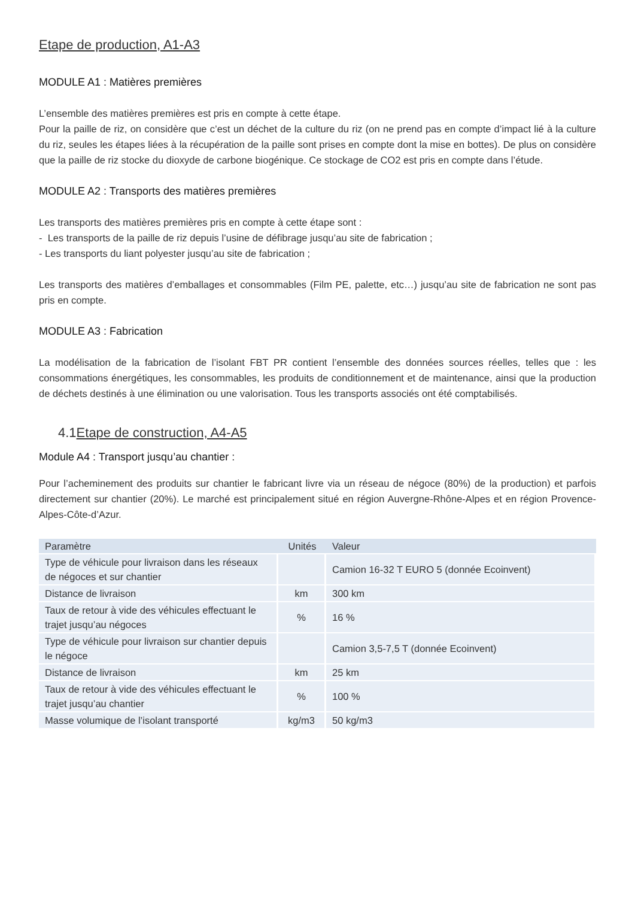Etape de production, A1-A3
MODULE A1 : Matières premières
L’ensemble des matières premières est pris en compte à cette étape.
Pour la paille de riz, on considère que c’est un déchet de la culture du riz (on ne prend pas en compte d’impact lié à la culture du riz, seules les étapes liées à la récupération de la paille sont prises en compte dont la mise en bottes). De plus on considère que la paille de riz stocke du dioxyde de carbone biogénique. Ce stockage de CO2 est pris en compte dans l’étude.
MODULE A2 : Transports des matières premières
Les transports des matières premières pris en compte à cette étape sont :
- Les transports de la paille de riz depuis l’usine de défibrage jusqu’au site de fabrication ;
- Les transports du liant polyester jusqu’au site de fabrication ;
Les transports des matières d’emballages et consommables (Film PE, palette, etc…) jusqu’au site de fabrication ne sont pas pris en compte.
MODULE A3 : Fabrication
La modélisation de la fabrication de l’isolant FBT PR contient l’ensemble des données sources réelles, telles que : les consommations énergétiques, les consommables, les produits de conditionnement et de maintenance, ainsi que la production de déchets destinés à une élimination ou une valorisation. Tous les transports associés ont été comptabilisés.
4.1 Etape de construction, A4-A5
Module A4 : Transport jusqu’au chantier :
Pour l’acheminement des produits sur chantier le fabricant livre via un réseau de négoce (80%) de la production) et parfois directement sur chantier (20%). Le marché est principalement situé en région Auvergne-Rhône-Alpes et en région Provence-Alpes-Côte-d’Azur.
| Paramètre | Unités | Valeur |
| --- | --- | --- |
| Type de véhicule pour livraison dans les réseaux de négoces et sur chantier | | Camion 16-32 T EURO 5 (donnée Ecoinvent) |
| Distance de livraison | km | 300 km |
| Taux de retour à vide des véhicules effectuant le trajet jusqu’au négoces | % | 16 % |
| Type de véhicule pour livraison sur chantier depuis le négoce | | Camion 3,5-7,5 T (donnée Ecoinvent) |
| Distance de livraison | km | 25 km |
| Taux de retour à vide des véhicules effectuant le trajet jusqu’au chantier | % | 100 % |
| Masse volumique de l’isolant transporté | kg/m3 | 50 kg/m3 |